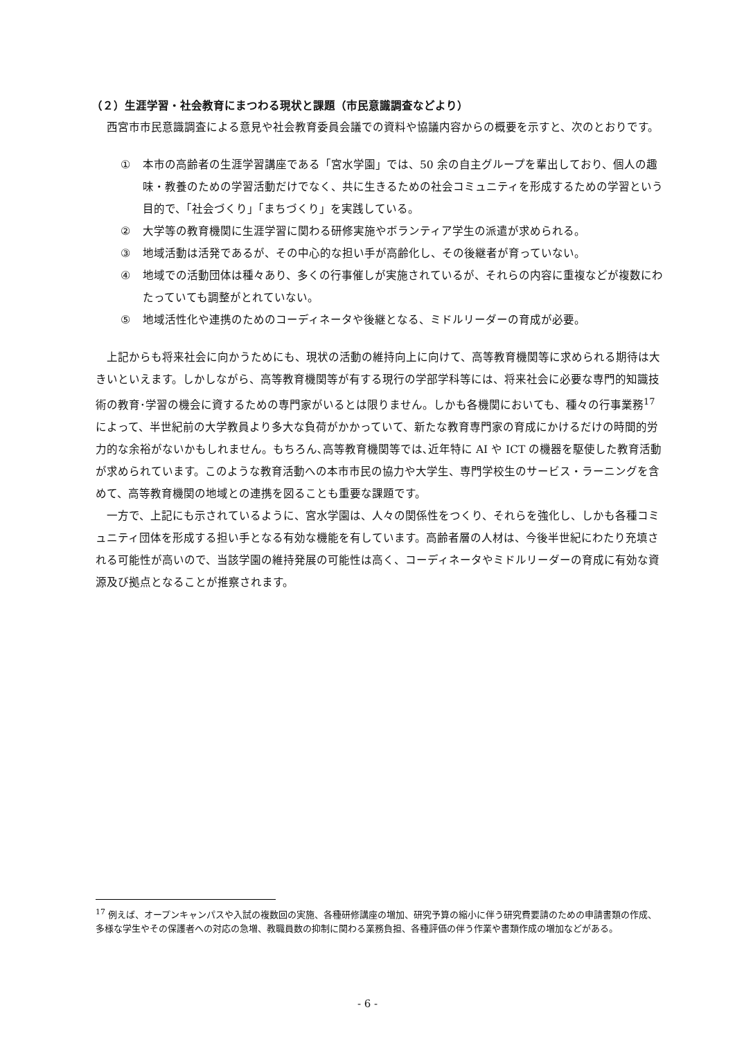（２）生涯学習・社会教育にまつわる現状と課題（市民意識調査などより）
西宮市市民意識調査による意見や社会教育委員会議での資料や協議内容からの概要を示すと、次のとおりです。
① 本市の高齢者の生涯学習講座である「宮水学園」では、50 余の自主グループを輩出しており、個人の趣味・教養のための学習活動だけでなく、共に生きるための社会コミュニティを形成するための学習という目的で、「社会づくり」「まちづくり」を実践している。
② 大学等の教育機関に生涯学習に関わる研修実施やボランティア学生の派遣が求められる。
③ 地域活動は活発であるが、その中心的な担い手が高齢化し、その後継者が育っていない。
④ 地域での活動団体は種々あり、多くの行事催しが実施されているが、それらの内容に重複などが複数にわたっていても調整がとれていない。
⑤ 地域活性化や連携のためのコーディネータや後継となる、ミドルリーダーの育成が必要。
上記からも将来社会に向かうためにも、現状の活動の維持向上に向けて、高等教育機関等に求められる期待は大きいといえます。しかしながら、高等教育機関等が有する現行の学部学科等には、将来社会に必要な専門的知識技術の教育･学習の機会に資するための専門家がいるとは限りません。しかも各機関においても、種々の行事業務<sup>17</sup>によって、半世紀前の大学教員より多大な負荷がかかっていて、新たな教育専門家の育成にかけるだけの時間的労力的な余裕がないかもしれません。もちろん､高等教育機関等では､近年特に AI や ICT の機器を駆使した教育活動が求められています。このような教育活動への本市市民の協力や大学生、専門学校生のサービス・ラーニングを含めて、高等教育機関の地域との連携を図ることも重要な課題です。
一方で、上記にも示されているように、宮水学園は、人々の関係性をつくり、それらを強化し、しかも各種コミュニティ団体を形成する担い手となる有効な機能を有しています。高齢者層の人材は、今後半世紀にわたり充填される可能性が高いので、当該学園の維持発展の可能性は高く、コーディネータやミドルリーダーの育成に有効な資源及び拠点となることが推察されます。
<sup>17</sup> 例えば、オープンキャンパスや入試の複数回の実施、各種研修講座の増加、研究予算の縮小に伴う研究費要請のための申請書類の作成、多様な学生やその保護者への対応の急増、教職員数の抑制に関わる業務負担、各種評価の伴う作業や書類作成の増加などがある。
- 6 -